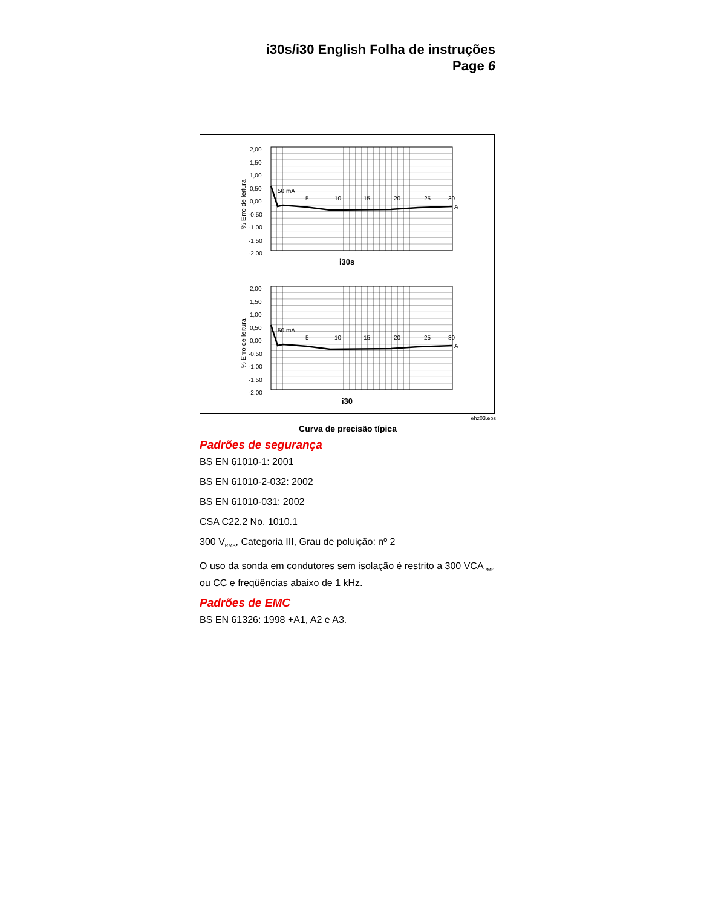i30s/i30 English Folha de instruções
Page 6
2,00
1,50
1,00
0,50
0,00
-0,50
-1,00
-1,50
-2,00
% Erro de leitura
50 mA
5
10
15
20
25
30
A
i30s
2,00
1,50
1,00
0,50
0,00
-0,50
-1,00
-1,50
-2,00
% Erro de leitura
50 mA
5
10
15
20
25
30
A
i30
ehz03.eps
Curva de precisão típica
Padrões de segurança
BS EN 61010-1: 2001
BS EN 61010-2-032: 2002
BS EN 61010-031: 2002
CSA C22.2 No. 1010.1
300 V<sub>RMS</sub>, Categoria III, Grau de poluição: nº 2
O uso da sonda em condutores sem isolação é restrito a 300 VCA<sub>RMS</sub> ou CC e freqüências abaixo de 1 kHz.
Padrões de EMC
BS EN 61326: 1998 +A1, A2 e A3.